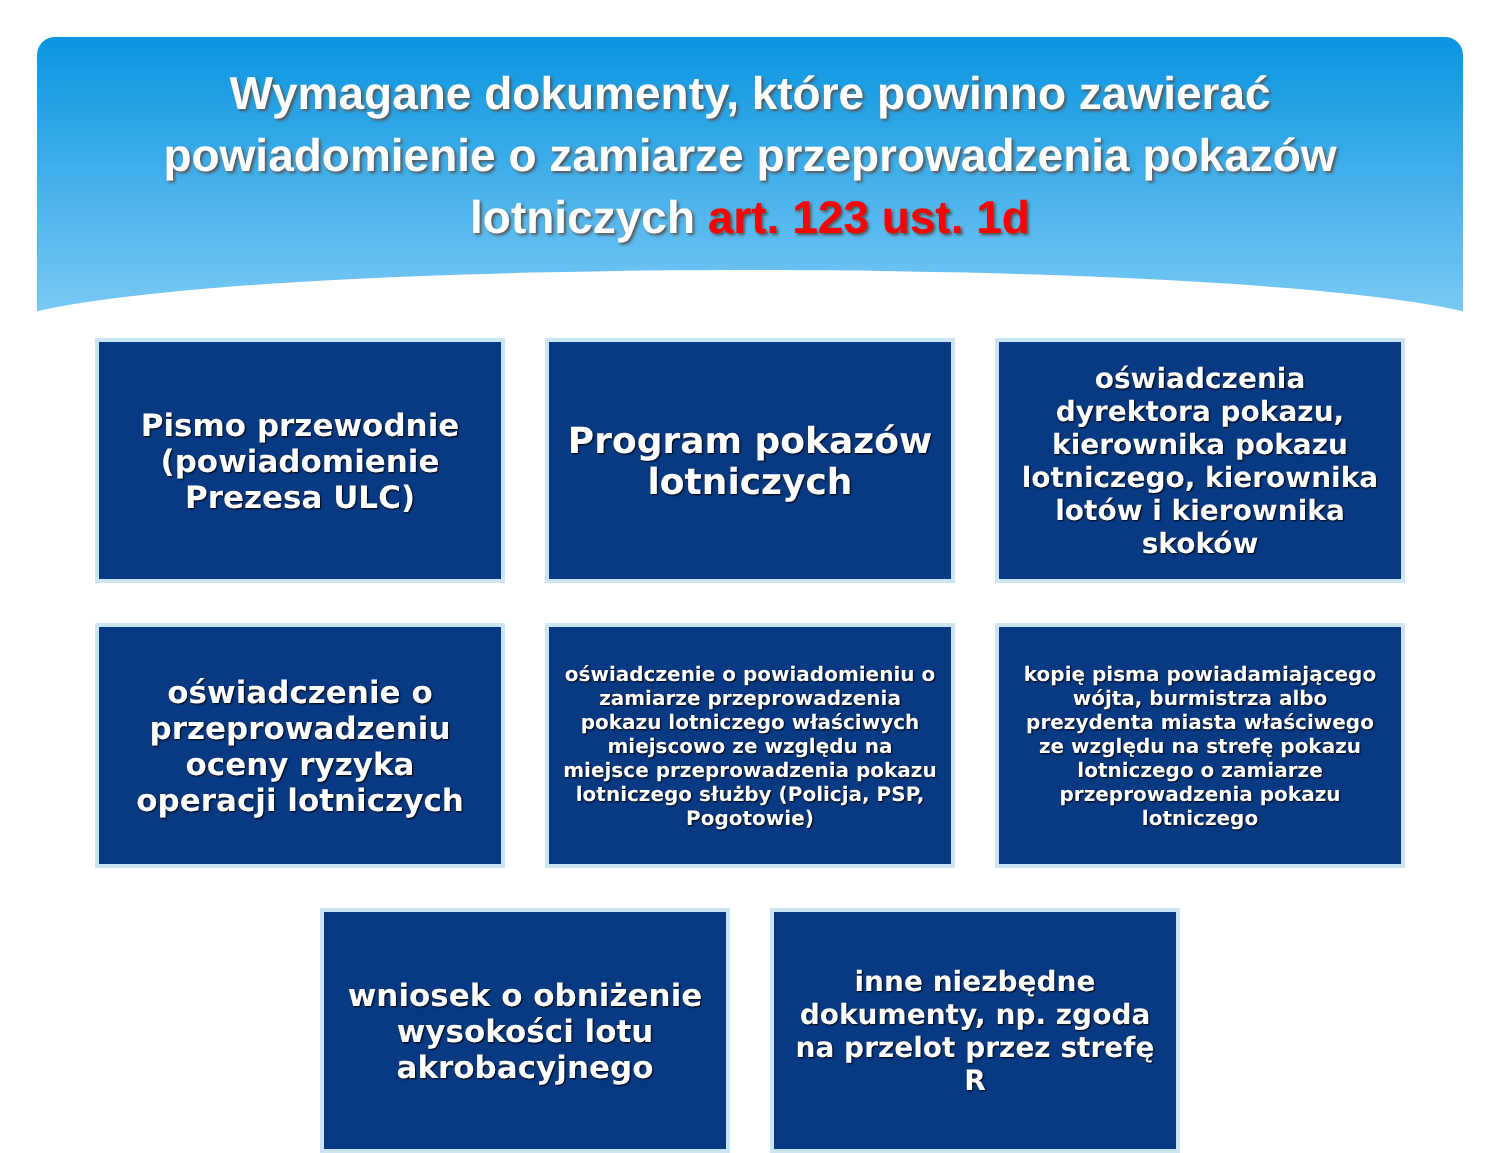Wymagane dokumenty, które powinno zawierać powiadomienie o zamiarze przeprowadzenia pokazów lotniczych art. 123 ust. 1d
Pismo przewodnie (powiadomienie Prezesa ULC)
Program pokazów lotniczych
oświadczenia dyrektora pokazu, kierownika pokazu lotniczego, kierownika lotów i kierownika skoków
oświadczenie o przeprowadzeniu oceny ryzyka operacji lotniczych
oświadczenie o powiadomieniu o zamiarze przeprowadzenia pokazu lotniczego właściwych miejscowo ze względu na miejsce przeprowadzenia pokazu lotniczego służby (Policja, PSP, Pogotowie)
kopię pisma powiadamiającego wójta, burmistrza albo prezydenta miasta właściwego ze względu na strefę pokazu lotniczego o zamiarze przeprowadzenia pokazu lotniczego
wniosek o obniżenie wysokości lotu akrobacyjnego
inne niezbędne dokumenty, np. zgoda na przelot przez strefę R